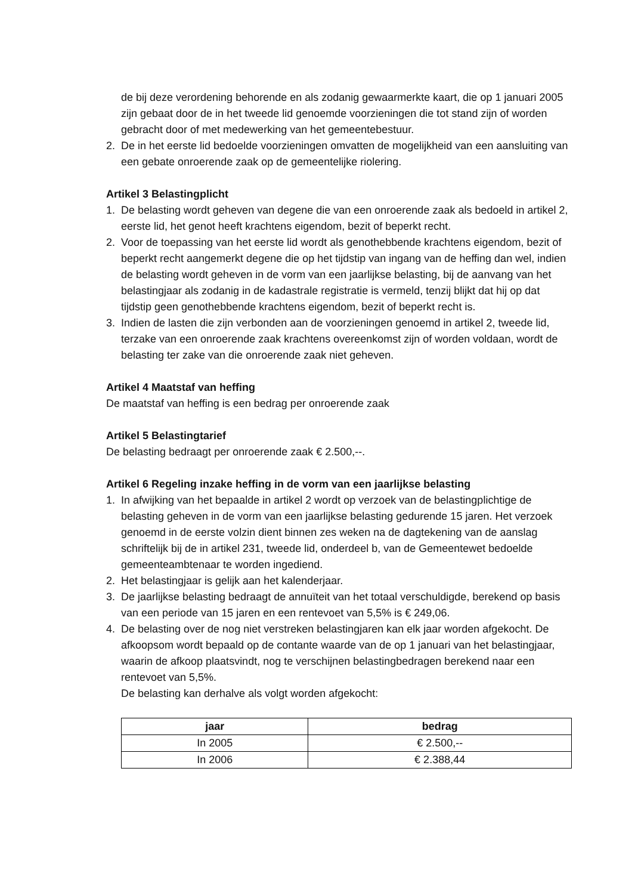de bij deze verordening behorende en als zodanig gewaarmerkte kaart, die op 1 januari 2005 zijn gebaat door de in het tweede lid genoemde voorzieningen die tot stand zijn of worden gebracht door of met medewerking van het gemeentebestuur.
2. De in het eerste lid bedoelde voorzieningen omvatten de mogelijkheid van een aansluiting van een gebate onroerende zaak op de gemeentelijke riolering.
Artikel 3 Belastingplicht
1. De belasting wordt geheven van degene die van een onroerende zaak als bedoeld in artikel 2, eerste lid, het genot heeft krachtens eigendom, bezit of beperkt recht.
2. Voor de toepassing van het eerste lid wordt als genothebbende krachtens eigendom, bezit of beperkt recht aangemerkt degene die op het tijdstip van ingang van de heffing dan wel, indien de belasting wordt geheven in de vorm van een jaarlijkse belasting, bij de aanvang van het belastingjaar als zodanig in de kadastrale registratie is vermeld, tenzij blijkt dat hij op dat tijdstip geen genothebbende krachtens eigendom, bezit of beperkt recht is.
3. Indien de lasten die zijn verbonden aan de voorzieningen genoemd in artikel 2, tweede lid, terzake van een onroerende zaak krachtens overeenkomst zijn of worden voldaan, wordt de belasting ter zake van die onroerende zaak niet geheven.
Artikel 4 Maatstaf van heffing
De maatstaf van heffing is een bedrag per onroerende zaak
Artikel 5 Belastingtarief
De belasting bedraagt per onroerende zaak € 2.500,--.
Artikel 6 Regeling inzake heffing in de vorm van een jaarlijkse belasting
1. In afwijking van het bepaalde in artikel 2 wordt op verzoek van de belastingplichtige de belasting geheven in de vorm van een jaarlijkse belasting gedurende 15 jaren. Het verzoek genoemd in de eerste volzin dient binnen zes weken na de dagtekening van de aanslag schriftelijk bij de in artikel 231, tweede lid, onderdeel b, van de Gemeentewet bedoelde
gemeenteambtenaar te worden ingediend.
2. Het belastingjaar is gelijk aan het kalenderjaar.
3. De jaarlijkse belasting bedraagt de annuïteit van het totaal verschuldigde, berekend op basis van een periode van 15 jaren en een rentevoet van 5,5% is € 249,06.
4. De belasting over de nog niet verstreken belastingjaren kan elk jaar worden afgekocht. De afkoopsom wordt bepaald op de contante waarde van de op 1 januari van het belastingjaar, waarin de afkoop plaatsvindt, nog te verschijnen belastingbedragen berekend naar een rentevoet van 5,5%.
De belasting kan derhalve als volgt worden afgekocht:
| jaar | bedrag |
| --- | --- |
| In 2005 | € 2.500,-- |
| In 2006 | € 2.388,44 |